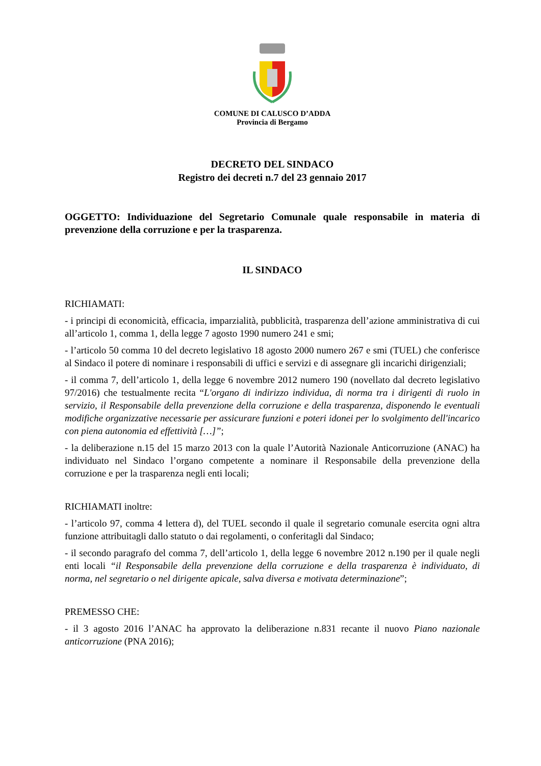COMUNE DI CALUSCO D’ADDA
Provincia di Bergamo
DECRETO DEL SINDACO
Registro dei decreti n.7 del 23 gennaio 2017
OGGETTO: Individuazione del Segretario Comunale quale responsabile in materia di prevenzione della corruzione e per la trasparenza.
IL SINDACO
RICHIAMATI:
- i principi di economicità, efficacia, imparzialità, pubblicità, trasparenza dell’azione amministrativa di cui all’articolo 1, comma 1, della legge 7 agosto 1990 numero 241 e smi;
- l’articolo 50 comma 10 del decreto legislativo 18 agosto 2000 numero 267 e smi (TUEL) che conferisce al Sindaco il potere di nominare i responsabili di uffici e servizi e di assegnare gli incarichi dirigenziali;
- il comma 7, dell’articolo 1, della legge 6 novembre 2012 numero 190 (novellato dal decreto legislativo 97/2016) che testualmente recita “L'organo di indirizzo individua, di norma tra i dirigenti di ruolo in servizio, il Responsabile della prevenzione della corruzione e della trasparenza, disponendo le eventuali modifiche organizzative necessarie per assicurare funzioni e poteri idonei per lo svolgimento dell'incarico con piena autonomia ed effettività […]”;
- la deliberazione n.15 del 15 marzo 2013 con la quale l’Autorità Nazionale Anticorruzione (ANAC) ha individuato nel Sindaco l’organo competente a nominare il Responsabile della prevenzione della corruzione e per la trasparenza negli enti locali;
RICHIAMATI inoltre:
- l’articolo 97, comma 4 lettera d), del TUEL secondo il quale il segretario comunale esercita ogni altra funzione attribuitagli dallo statuto o dai regolamenti, o conferitagli dal Sindaco;
- il secondo paragrafo del comma 7, dell’articolo 1, della legge 6 novembre 2012 n.190 per il quale negli enti locali “il Responsabile della prevenzione della corruzione e della trasparenza è individuato, di norma, nel segretario o nel dirigente apicale, salva diversa e motivata determinazione”;
PREMESSO CHE:
- il 3 agosto 2016 l’ANAC ha approvato la deliberazione n.831 recante il nuovo Piano nazionale anticorruzione (PNA 2016);